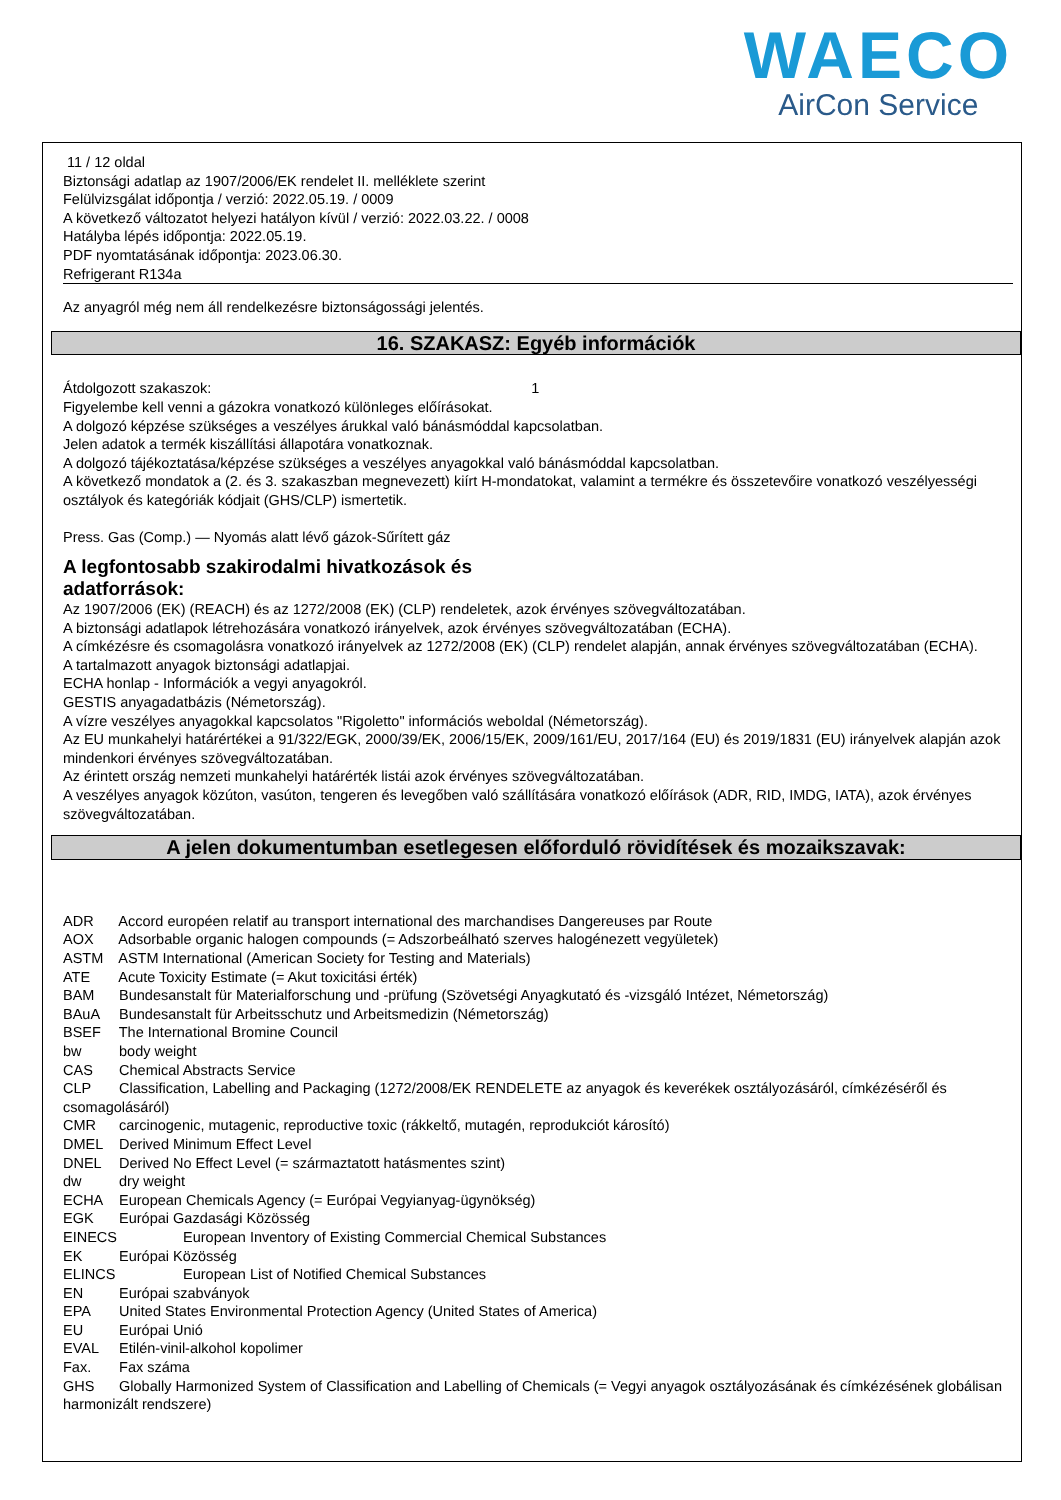WAECO
AirCon Service
11 / 12 oldal
Biztonsági adatlap az 1907/2006/EK rendelet II. melléklete szerint
Felülvizsgálat időpontja / verzió: 2022.05.19. / 0009
A következő változatot helyezi hatályon kívül / verzió: 2022.03.22. / 0008
Hatályba lépés időpontja: 2022.05.19.
PDF nyomtatásának időpontja: 2023.06.30.
Refrigerant R134a
Az anyagról még nem áll rendelkezésre biztonságossági jelentés.
16. SZAKASZ: Egyéb információk
Átdolgozott szakaszok: 1
Figyelembe kell venni a gázokra vonatkozó különleges előírásokat.
A dolgozó képzése szükséges a veszélyes árukkal való bánásmóddal kapcsolatban.
Jelen adatok a termék kiszállítási állapotára vonatkoznak.
A dolgozó tájékoztatása/képzése szükséges a veszélyes anyagokkal való bánásmóddal kapcsolatban.
A következő mondatok a (2. és 3. szakaszban megnevezett) kiírt H-mondatokat, valamint a termékre és összetevőire vonatkozó veszélyességi osztályok és kategóriák kódjait (GHS/CLP) ismertetik.
Press. Gas (Comp.) — Nyomás alatt lévő gázok-Sűrített gáz
A legfontosabb szakirodalmi hivatkozások és adatforrások:
Az 1907/2006 (EK) (REACH) és az 1272/2008 (EK) (CLP) rendeletek, azok érvényes szövegváltozatában.
A biztonsági adatlapok létrehozására vonatkozó irányelvek, azok érvényes szövegváltozatában (ECHA).
A címkézésre és csomagolásra vonatkozó irányelvek az 1272/2008 (EK) (CLP) rendelet alapján, annak érvényes szövegváltozatában (ECHA).
A tartalmazott anyagok biztonsági adatlapjai.
ECHA honlap - Információk a vegyi anyagokról.
GESTIS anyagadatbázis (Németország).
A vízre veszélyes anyagokkal kapcsolatos "Rigoletto" információs weboldal (Németország).
Az EU munkahelyi határértékei a 91/322/EGK, 2000/39/EK, 2006/15/EK, 2009/161/EU, 2017/164 (EU) és 2019/1831 (EU) irányelvek alapján azok mindenkori érvényes szövegváltozatában.
Az érintett ország nemzeti munkahelyi határérték listái azok érvényes szövegváltozatában.
A veszélyes anyagok közúton, vasúton, tengeren és levegőben való szállítására vonatkozó előírások (ADR, RID, IMDG, IATA), azok érvényes szövegváltozatában.
A jelen dokumentumban esetlegesen előforduló rövidítések és mozaikszavak:
ADR Accord européen relatif au transport international des marchandises Dangereuses par Route
AOX Adsorbable organic halogen compounds (= Adszorbeálható szerves halogénezett vegyületek)
ASTM ASTM International (American Society for Testing and Materials)
ATE Acute Toxicity Estimate (= Akut toxicitási érték)
BAM Bundesanstalt für Materialforschung und -prüfung (Szövetségi Anyagkutató és -vizsgáló Intézet, Németország)
BAuA Bundesanstalt für Arbeitsschutz und Arbeitsmedizin (Németország)
BSEF The International Bromine Council
bw body weight
CAS Chemical Abstracts Service
CLP Classification, Labelling and Packaging (1272/2008/EK RENDELETE az anyagok és keverékek osztályozásáról, címkézéséről és csomagolásáról)
CMR carcinogenic, mutagenic, reproductive toxic (rákkeltő, mutagén, reprodukciót károsító)
DMEL Derived Minimum Effect Level
DNEL Derived No Effect Level (= származtatott hatásmentes szint)
dw dry weight
ECHA European Chemicals Agency (= Európai Vegyianyag-ügynökség)
EGK Európai Gazdasági Közösség
EINECS European Inventory of Existing Commercial Chemical Substances
EK Európai Közösség
ELINCS European List of Notified Chemical Substances
EN Európai szabványok
EPA United States Environmental Protection Agency (United States of America)
EU Európai Unió
EVAL Etilén-vinil-alkohol kopolimer
Fax. Fax száma
GHS Globally Harmonized System of Classification and Labelling of Chemicals (= Vegyi anyagok osztályozásának és címkézésének globálisan harmonizált rendszere)